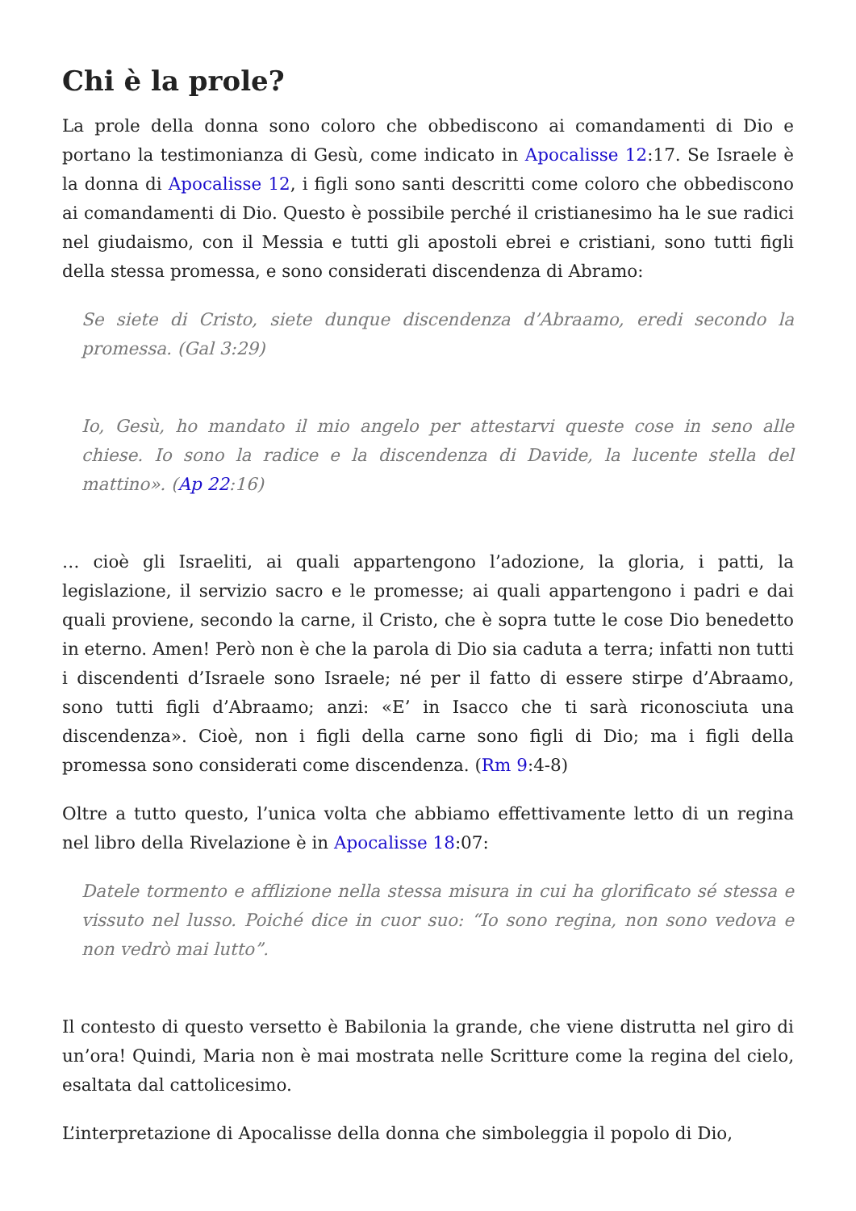Chi è la prole?
La prole della donna sono coloro che obbediscono ai comandamenti di Dio e portano la testimonianza di Gesù, come indicato in Apocalisse 12:17. Se Israele è la donna di Apocalisse 12, i figli sono santi descritti come coloro che obbediscono ai comandamenti di Dio. Questo è possibile perché il cristianesimo ha le sue radici nel giudaismo, con il Messia e tutti gli apostoli ebrei e cristiani, sono tutti figli della stessa promessa, e sono considerati discendenza di Abramo:
Se siete di Cristo, siete dunque discendenza d’Abraamo, eredi secondo la promessa. (Gal 3:29)
Io, Gesù, ho mandato il mio angelo per attestarvi queste cose in seno alle chiese. Io sono la radice e la discendenza di Davide, la lucente stella del mattino». (Ap 22:16)
… cioè gli Israeliti, ai quali appartengono l’adozione, la gloria, i patti, la legislazione, il servizio sacro e le promesse; ai quali appartengono i padri e dai quali proviene, secondo la carne, il Cristo, che è sopra tutte le cose Dio benedetto in eterno. Amen! Però non è che la parola di Dio sia caduta a terra; infatti non tutti i discendenti d’Israele sono Israele; né per il fatto di essere stirpe d’Abraamo, sono tutti figli d’Abraamo; anzi: «E’ in Isacco che ti sarà riconosciuta una discendenza». Cioè, non i figli della carne sono figli di Dio; ma i figli della promessa sono considerati come discendenza. (Rm 9:4-8)
Oltre a tutto questo, l’unica volta che abbiamo effettivamente letto di un regina nel libro della Rivelazione è in Apocalisse 18:07:
Datele tormento e afflizione nella stessa misura in cui ha glorificato sé stessa e vissuto nel lusso. Poiché dice in cuor suo: “Io sono regina, non sono vedova e non vedrò mai lutto”.
Il contesto di questo versetto è Babilonia la grande, che viene distrutta nel giro di un’ora! Quindi, Maria non è mai mostrata nelle Scritture come la regina del cielo, esaltata dal cattolicesimo.
L’interpretazione di Apocalisse della donna che simboleggia il popolo di Dio,